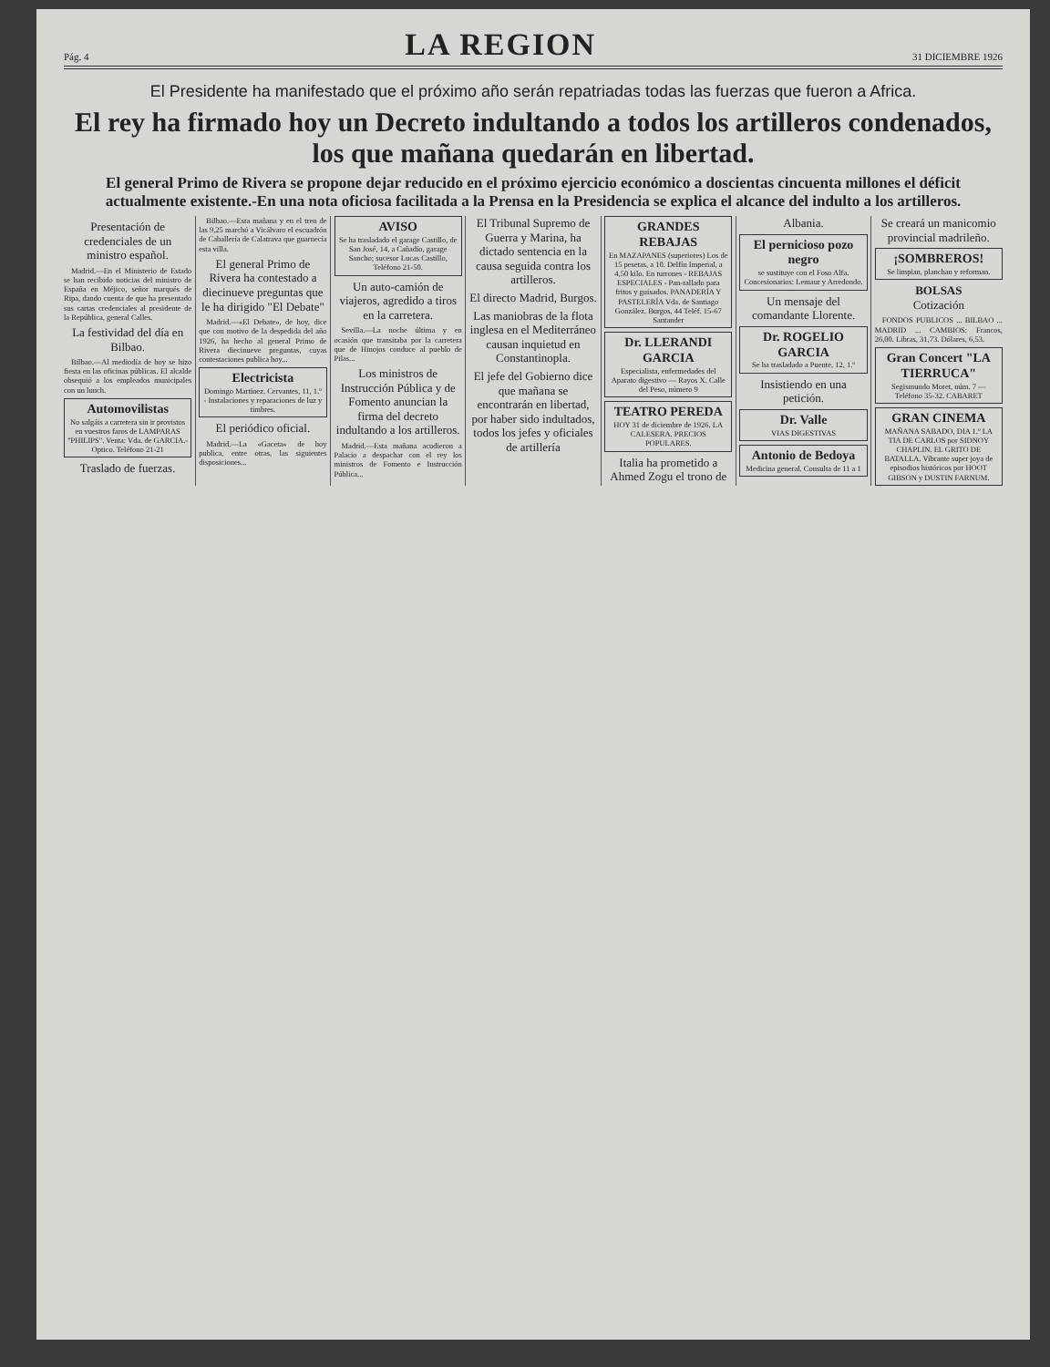Pág. 4
LA REGION
31 DICIEMBRE 1926
El Presidente ha manifestado que el próximo año serán repatriadas todas las fuerzas que fueron a Africa.
El rey ha firmado hoy un Decreto indultando a todos los artilleros condenados, los que mañana quedarán en libertad.
El general Primo de Rivera se propone dejar reducido en el próximo ejercicio económico a doscientas cincuenta millones el déficit actualmente existente.-En una nota oficiosa facilitada a la Prensa en la Presidencia se explica el alcance del indulto a los artilleros.
Presentación de credenciales de un ministro español.
Madrid.—En el Ministerio de Estado se han recibido noticias del ministro de España en Méjico, señor marqués de Ripa, dando cuenta de que ha presentado sus cartas credenciales al presidente de la República, general Calles.
La festividad del día en Bilbao.
Bilbao.—Al mediodía de hoy se hizo fiesta en las oficinas públicas. El alcalde obsequió a los empleados municipales con un lunch.
Automovilistas
No salgáis a carretera sin ir provistos en vuestros faros de LAMPARAS "PHILIPS". Venta: Vda. de GARCIA.-Optico. Teléfono 21-21
Traslado de fuerzas.
Bilbao.—Esta mañana y en el tren de las 9,25 marchó a Vicálvaro el escuadrón de Caballería de Calatrava que guarnecía esta villa.
El general Primo de Rivera ha contestado a diecinueve preguntas que le ha dirigido "El Debate"
Madrid.—«El Debate», de hoy, dice que con motivo de la despedida del año 1926, ha hecho al general Primo de Rivera diecinueve preguntas, cuyas contestaciones publica hoy...
Electricista
Domingo Martínez. Cervantes, 11, 1.º - Instalaciones y reparaciones de luz y timbres.
El periódico oficial.
Madrid.—La «Gaceta» de hoy publica, entre otras, las siguientes disposiciones...
AVISO
Se ha trasladado el garage Castillo, de San José, 14, a Cañadío, garage Sancho; sucesor Lucas Castillo, Teléfono 21-50.
Un auto-camión de viajeros, agredido a tiros en la carretera.
Sevilla.—La noche última y en ocasión que transitaba por la carretera que de Hinojos conduce al pueblo de Pilas...
Los ministros de Instrucción Pública y de Fomento anuncian la firma del decreto indultando a los artilleros.
Madrid.—Esta mañana acudieron a Palacio a despachar con el rey los ministros de Fomento e Instrucción Pública...
El Tribunal Supremo de Guerra y Marina, ha dictado sentencia en la causa seguida contra los artilleros.
El directo Madrid, Burgos.
Las maniobras de la flota inglesa en el Mediterráneo causan inquietud en Constantinopla.
El jefe del Gobierno dice que mañana se encontrarán en libertad, por haber sido indultados, todos los jefes y oficiales de artillería
GRANDES REBAJAS
En MAZAPANES (superiores) Los de 15 pesetas, a 10. Delfín Imperial, a 4,50 kilo. En turrones - REBAJAS ESPECIALES - Pan-rallado para fritos y guisados. PANADERÍA Y PASTELERÍA Vda. de Santiago González. Burgos, 44 Teléf. 15-67 Santander
Dr. LLERANDI GARCIA
Especialista, enfermedades del Aparato digestivo — Rayos X. Calle del Peso, número 9
TEATRO PEREDA
HOY 31 de diciembre de 1926. LA CALESERA. PRECIOS POPULARES.
Italia ha prometido a Ahmed Zogu el trono de Albania.
El pernicioso pozo negro
se sustituye con el Foso Alfa. Concesionarios: Lemaur y Arredondo.
Un mensaje del comandante Llorente.
Dr. ROGELIO GARCIA
Se ha trasladado a Puente, 12, 1.º
Insistiendo en una petición.
Dr. Valle
VIAS DIGESTIVAS
Antonio de Bedoya
Medicina general. Consulta de 11 a 1
Se creará un manicomio provincial madrileño.
¡SOMBREROS!
Se limpian, planchan y reforman.
BOLSAS
Cotización
FONDOS PUBLICOS ... BILBAO ... MADRID ... CAMBIOS: Francos, 26,00. Libras, 31,73. Dólares, 6,53.
Gran Concert "LA TIERRUCA"
Segismundo Moret, núm. 7 — Teléfono 35-32. CABARET
GRAN CINEMA
MAÑANA SABADO, DIA 1.º LA TIA DE CARLOS por SIDNOY CHAPLIN. EL GRITO DE BATALLA. Vibrante super joya de episodios históricos por HOOT GIBSON y DUSTIN FARNUM.